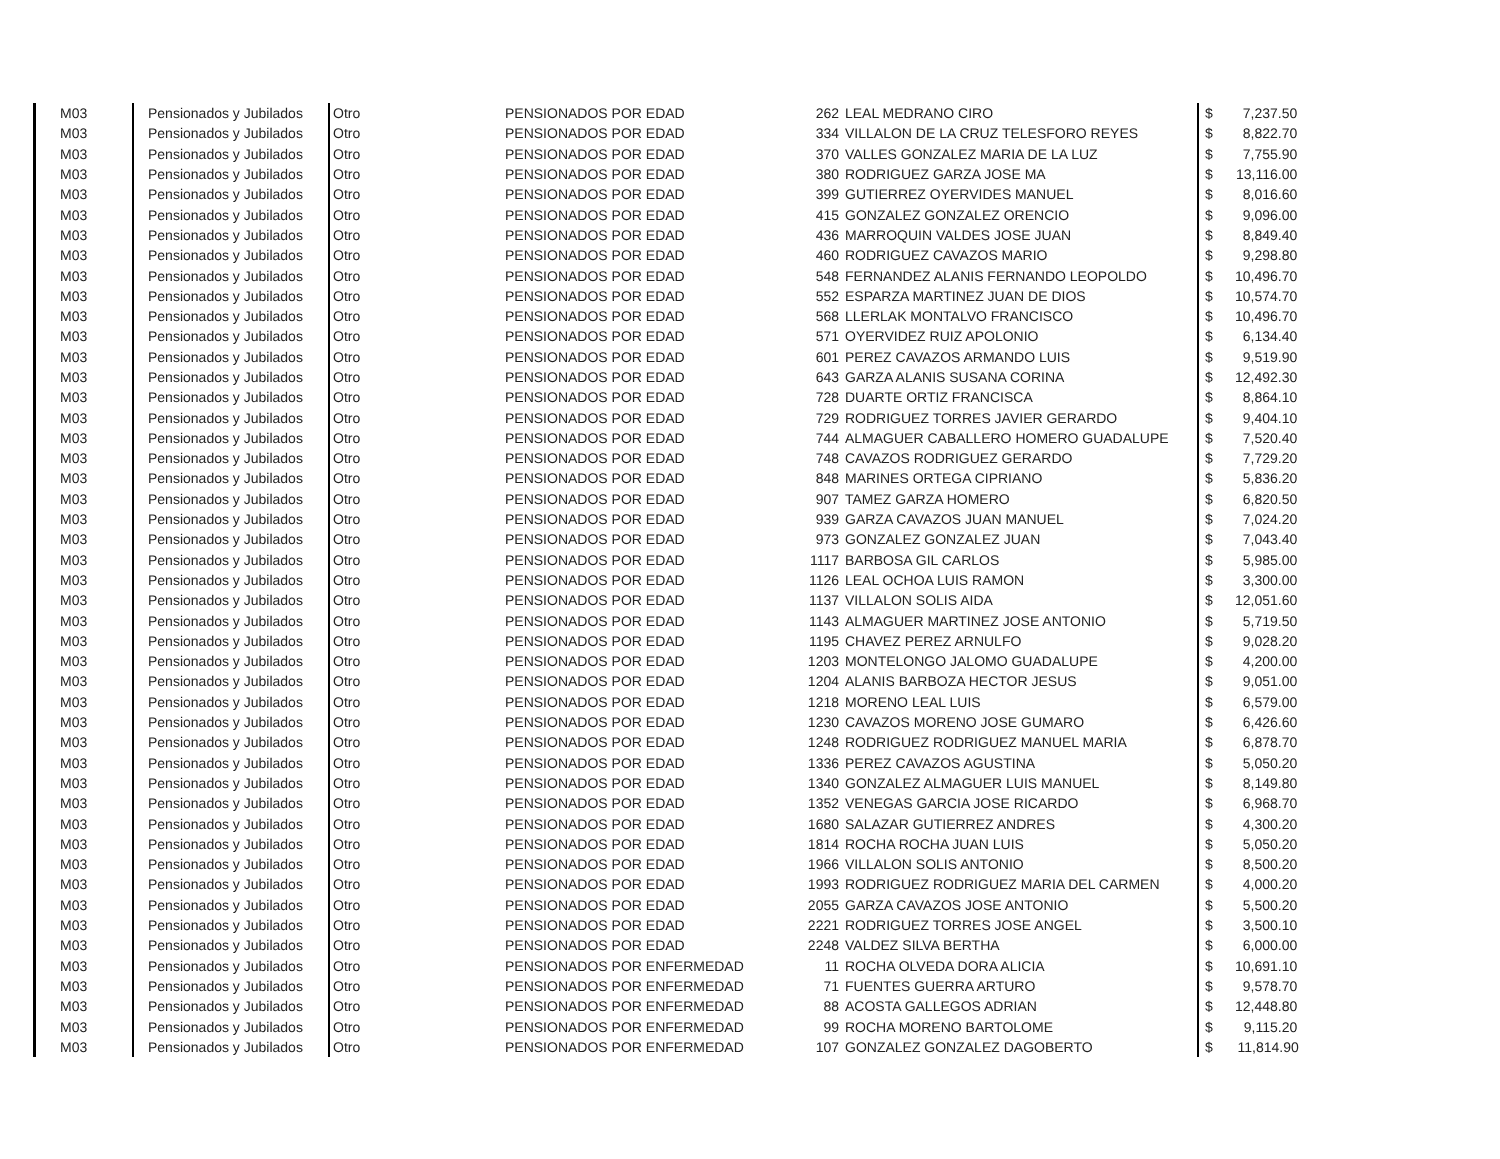| M03 | Pensionados y Jubilados | Otro | PENSIONADOS POR EDAD | 262 | LEAL MEDRANO CIRO | $ | 7,237.50 |
| M03 | Pensionados y Jubilados | Otro | PENSIONADOS POR EDAD | 334 | VILLALON DE LA CRUZ TELESFORO REYES | $ | 8,822.70 |
| M03 | Pensionados y Jubilados | Otro | PENSIONADOS POR EDAD | 370 | VALLES GONZALEZ MARIA DE LA LUZ | $ | 7,755.90 |
| M03 | Pensionados y Jubilados | Otro | PENSIONADOS POR EDAD | 380 | RODRIGUEZ GARZA JOSE MA | $ | 13,116.00 |
| M03 | Pensionados y Jubilados | Otro | PENSIONADOS POR EDAD | 399 | GUTIERREZ OYERVIDES MANUEL | $ | 8,016.60 |
| M03 | Pensionados y Jubilados | Otro | PENSIONADOS POR EDAD | 415 | GONZALEZ GONZALEZ ORENCIO | $ | 9,096.00 |
| M03 | Pensionados y Jubilados | Otro | PENSIONADOS POR EDAD | 436 | MARROQUIN VALDES JOSE JUAN | $ | 8,849.40 |
| M03 | Pensionados y Jubilados | Otro | PENSIONADOS POR EDAD | 460 | RODRIGUEZ CAVAZOS MARIO | $ | 9,298.80 |
| M03 | Pensionados y Jubilados | Otro | PENSIONADOS POR EDAD | 548 | FERNANDEZ ALANIS FERNANDO LEOPOLDO | $ | 10,496.70 |
| M03 | Pensionados y Jubilados | Otro | PENSIONADOS POR EDAD | 552 | ESPARZA MARTINEZ JUAN DE DIOS | $ | 10,574.70 |
| M03 | Pensionados y Jubilados | Otro | PENSIONADOS POR EDAD | 568 | LLERLAK MONTALVO FRANCISCO | $ | 10,496.70 |
| M03 | Pensionados y Jubilados | Otro | PENSIONADOS POR EDAD | 571 | OYERVIDEZ RUIZ APOLONIO | $ | 6,134.40 |
| M03 | Pensionados y Jubilados | Otro | PENSIONADOS POR EDAD | 601 | PEREZ CAVAZOS ARMANDO LUIS | $ | 9,519.90 |
| M03 | Pensionados y Jubilados | Otro | PENSIONADOS POR EDAD | 643 | GARZA ALANIS SUSANA CORINA | $ | 12,492.30 |
| M03 | Pensionados y Jubilados | Otro | PENSIONADOS POR EDAD | 728 | DUARTE ORTIZ FRANCISCA | $ | 8,864.10 |
| M03 | Pensionados y Jubilados | Otro | PENSIONADOS POR EDAD | 729 | RODRIGUEZ TORRES JAVIER GERARDO | $ | 9,404.10 |
| M03 | Pensionados y Jubilados | Otro | PENSIONADOS POR EDAD | 744 | ALMAGUER CABALLERO HOMERO GUADALUPE | $ | 7,520.40 |
| M03 | Pensionados y Jubilados | Otro | PENSIONADOS POR EDAD | 748 | CAVAZOS RODRIGUEZ GERARDO | $ | 7,729.20 |
| M03 | Pensionados y Jubilados | Otro | PENSIONADOS POR EDAD | 848 | MARINES ORTEGA CIPRIANO | $ | 5,836.20 |
| M03 | Pensionados y Jubilados | Otro | PENSIONADOS POR EDAD | 907 | TAMEZ GARZA HOMERO | $ | 6,820.50 |
| M03 | Pensionados y Jubilados | Otro | PENSIONADOS POR EDAD | 939 | GARZA CAVAZOS JUAN MANUEL | $ | 7,024.20 |
| M03 | Pensionados y Jubilados | Otro | PENSIONADOS POR EDAD | 973 | GONZALEZ GONZALEZ JUAN | $ | 7,043.40 |
| M03 | Pensionados y Jubilados | Otro | PENSIONADOS POR EDAD | 1117 | BARBOSA GIL CARLOS | $ | 5,985.00 |
| M03 | Pensionados y Jubilados | Otro | PENSIONADOS POR EDAD | 1126 | LEAL OCHOA LUIS RAMON | $ | 3,300.00 |
| M03 | Pensionados y Jubilados | Otro | PENSIONADOS POR EDAD | 1137 | VILLALON SOLIS AIDA | $ | 12,051.60 |
| M03 | Pensionados y Jubilados | Otro | PENSIONADOS POR EDAD | 1143 | ALMAGUER MARTINEZ JOSE ANTONIO | $ | 5,719.50 |
| M03 | Pensionados y Jubilados | Otro | PENSIONADOS POR EDAD | 1195 | CHAVEZ PEREZ ARNULFO | $ | 9,028.20 |
| M03 | Pensionados y Jubilados | Otro | PENSIONADOS POR EDAD | 1203 | MONTELONGO JALOMO GUADALUPE | $ | 4,200.00 |
| M03 | Pensionados y Jubilados | Otro | PENSIONADOS POR EDAD | 1204 | ALANIS BARBOZA HECTOR JESUS | $ | 9,051.00 |
| M03 | Pensionados y Jubilados | Otro | PENSIONADOS POR EDAD | 1218 | MORENO LEAL LUIS | $ | 6,579.00 |
| M03 | Pensionados y Jubilados | Otro | PENSIONADOS POR EDAD | 1230 | CAVAZOS MORENO JOSE GUMARO | $ | 6,426.60 |
| M03 | Pensionados y Jubilados | Otro | PENSIONADOS POR EDAD | 1248 | RODRIGUEZ RODRIGUEZ MANUEL MARIA | $ | 6,878.70 |
| M03 | Pensionados y Jubilados | Otro | PENSIONADOS POR EDAD | 1336 | PEREZ CAVAZOS AGUSTINA | $ | 5,050.20 |
| M03 | Pensionados y Jubilados | Otro | PENSIONADOS POR EDAD | 1340 | GONZALEZ ALMAGUER LUIS MANUEL | $ | 8,149.80 |
| M03 | Pensionados y Jubilados | Otro | PENSIONADOS POR EDAD | 1352 | VENEGAS GARCIA JOSE RICARDO | $ | 6,968.70 |
| M03 | Pensionados y Jubilados | Otro | PENSIONADOS POR EDAD | 1680 | SALAZAR GUTIERREZ ANDRES | $ | 4,300.20 |
| M03 | Pensionados y Jubilados | Otro | PENSIONADOS POR EDAD | 1814 | ROCHA ROCHA JUAN LUIS | $ | 5,050.20 |
| M03 | Pensionados y Jubilados | Otro | PENSIONADOS POR EDAD | 1966 | VILLALON SOLIS ANTONIO | $ | 8,500.20 |
| M03 | Pensionados y Jubilados | Otro | PENSIONADOS POR EDAD | 1993 | RODRIGUEZ RODRIGUEZ MARIA DEL CARMEN | $ | 4,000.20 |
| M03 | Pensionados y Jubilados | Otro | PENSIONADOS POR EDAD | 2055 | GARZA CAVAZOS JOSE ANTONIO | $ | 5,500.20 |
| M03 | Pensionados y Jubilados | Otro | PENSIONADOS POR EDAD | 2221 | RODRIGUEZ TORRES JOSE ANGEL | $ | 3,500.10 |
| M03 | Pensionados y Jubilados | Otro | PENSIONADOS POR EDAD | 2248 | VALDEZ SILVA BERTHA | $ | 6,000.00 |
| M03 | Pensionados y Jubilados | Otro | PENSIONADOS POR ENFERMEDAD | 11 | ROCHA OLVEDA DORA ALICIA | $ | 10,691.10 |
| M03 | Pensionados y Jubilados | Otro | PENSIONADOS POR ENFERMEDAD | 71 | FUENTES GUERRA ARTURO | $ | 9,578.70 |
| M03 | Pensionados y Jubilados | Otro | PENSIONADOS POR ENFERMEDAD | 88 | ACOSTA GALLEGOS ADRIAN | $ | 12,448.80 |
| M03 | Pensionados y Jubilados | Otro | PENSIONADOS POR ENFERMEDAD | 99 | ROCHA MORENO BARTOLOME | $ | 9,115.20 |
| M03 | Pensionados y Jubilados | Otro | PENSIONADOS POR ENFERMEDAD | 107 | GONZALEZ GONZALEZ DAGOBERTO | $ | 11,814.90 |